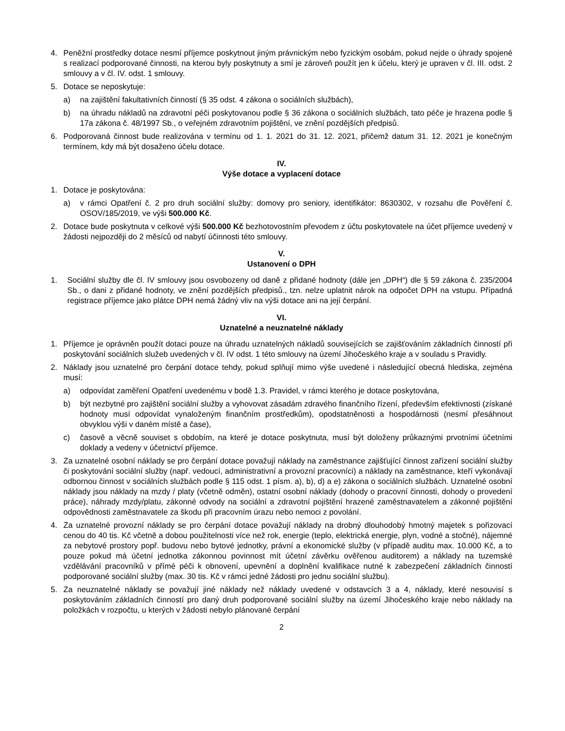4. Peněžní prostředky dotace nesmí příjemce poskytnout jiným právnickým nebo fyzickým osobám, pokud nejde o úhrady spojené s realizací podporované činnosti, na kterou byly poskytnuty a smí je zároveň použít jen k účelu, který je upraven v čl. III. odst. 2 smlouvy a v čl. IV. odst. 1 smlouvy.
5. Dotace se neposkytuje:
a) na zajištění fakultativních činností (§ 35 odst. 4 zákona o sociálních službách),
b) na úhradu nákladů na zdravotní péči poskytovanou podle § 36 zákona o sociálních službách, tato péče je hrazena podle § 17a zákona č. 48/1997 Sb., o veřejném zdravotním pojištění, ve znění pozdějších předpisů.
6. Podporovaná činnost bude realizována v termínu od 1. 1. 2021 do 31. 12. 2021, přičemž datum 31. 12. 2021 je konečným termínem, kdy má být dosaženo účelu dotace.
IV.
Výše dotace a vyplacení dotace
1. Dotace je poskytována:
a) v rámci Opatření č. 2 pro druh sociální služby: domovy pro seniory, identifikátor: 8630302, v rozsahu dle Pověření č. OSOV/185/2019, ve výši 500.000 Kč.
2. Dotace bude poskytnuta v celkové výši 500.000 Kč bezhotovostním převodem z účtu poskytovatele na účet příjemce uvedený v žádosti nejpozději do 2 měsíců od nabytí účinnosti této smlouvy.
V.
Ustanovení o DPH
1. Sociální služby dle čl. IV smlouvy jsou osvobozeny od daně z přidané hodnoty (dále jen „DPH“) dle § 59 zákona č. 235/2004 Sb., o dani z přidané hodnoty, ve znění pozdějších předpisů., tzn. nelze uplatnit nárok na odpočet DPH na vstupu. Případná registrace příjemce jako plátce DPH nemá žádný vliv na výši dotace ani na její čerpání.
VI.
Uznatelné a neuznatelné náklady
1. Příjemce je oprávněn použít dotaci pouze na úhradu uznatelných nákladů souvisejících se zajišťováním základních činností při poskytování sociálních služeb uvedených v čl. IV odst. 1 této smlouvy na území Jihočeského kraje a v souladu s Pravidly.
2. Náklady jsou uznatelné pro čerpání dotace tehdy, pokud splňují mimo výše uvedené i následující obecná hlediska, zejména musí:
a) odpovídat zaměření Opatření uvedenému v bodě 1.3. Pravidel, v rámci kterého je dotace poskytována,
b) být nezbytné pro zajištění sociální služby a vyhovovat zásadám zdravého finančního řízení, především efektivnosti (získané hodnoty musí odpovídat vynaloženým finančním prostředkům), opodstatněnosti a hospodárnosti (nesmí přesáhnout obvyklou výši v daném místě a čase),
c) časově a věcně souviset s obdobím, na které je dotace poskytnuta, musí být doloženy průkaznými prvotními účetními doklady a vedeny v účetnictví příjemce.
3. Za uznatelné osobní náklady se pro čerpání dotace považují náklady na zaměstnance zajišťující činnost zařízení sociální služby či poskytování sociální služby (např. vedoucí, administrativní a provozní pracovníci) a náklady na zaměstnance, kteří vykonávají odbornou činnost v sociálních službách podle § 115 odst. 1 písm. a), b), d) a e) zákona o sociálních službách. Uznatelné osobní náklady jsou náklady na mzdy / platy (včetně odměn), ostatní osobní náklady (dohody o pracovní činnosti, dohody o provedení práce), náhrady mzdy/platu, zákonné odvody na sociální a zdravotní pojištění hrazené zaměstnavatelem a zákonné pojištění odpovědnosti zaměstnavatele za škodu při pracovním úrazu nebo nemoci z povolání.
4. Za uznatelné provozní náklady se pro čerpání dotace považují náklady na drobný dlouhodobý hmotný majetek s pořizovací cenou do 40 tis. Kč včetně a dobou použitelnosti více než rok, energie (teplo, elektrická energie, plyn, vodné a stočné), nájemné za nebytové prostory popř. budovu nebo bytové jednotky, právní a ekonomické služby (v případě auditu max. 10.000 Kč, a to pouze pokud má účetní jednotka zákonnou povinnost mít účetní závěrku ověřenou auditorem) a náklady na tuzemské vzdělávání pracovníků v přímé péči k obnovení, upevnění a doplnění kvalifikace nutné k zabezpečení základních činností podporované sociální služby (max. 30 tis. Kč v rámci jedné žádosti pro jednu sociální službu).
5. Za neuznatelné náklady se považují jiné náklady než náklady uvedené v odstavcích 3 a 4, náklady, které nesouvisí s poskytováním základních činností pro daný druh podporované sociální služby na území Jihočeského kraje nebo náklady na položkách v rozpočtu, u kterých v žádosti nebylo plánované čerpání
2